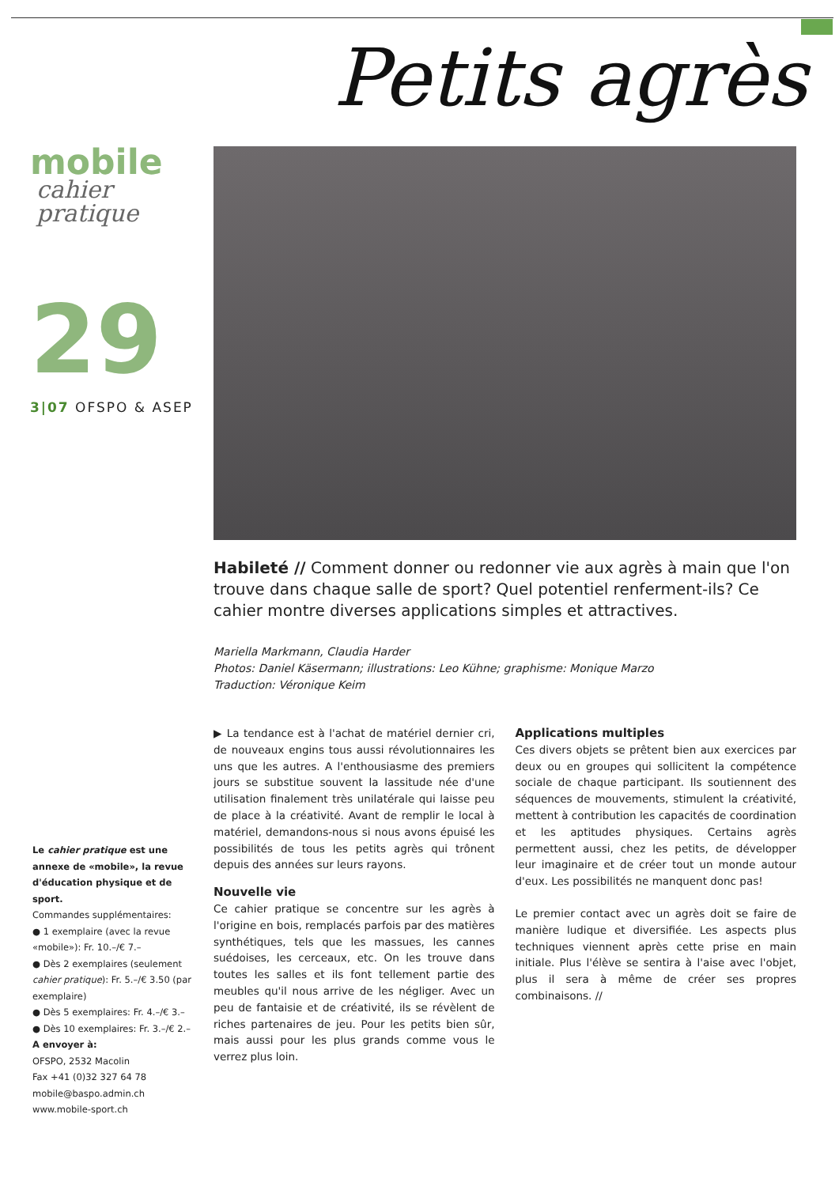Petits agrès
mobile
cahier pratique
29
3|07 OFSPO & ASEP
Habileté // Comment donner ou redonner vie aux agrès à main que l'on trouve dans chaque salle de sport? Quel potentiel renferment-ils? Ce cahier montre diverses applications simples et attractives.
Mariella Markmann, Claudia Harder
Photos: Daniel Käsermann; illustrations: Leo Kühne; graphisme: Monique Marzo
Traduction: Véronique Keim
▶ La tendance est à l'achat de matériel dernier cri, de nouveaux engins tous aussi révolutionnaires les uns que les autres. A l'enthousiasme des premiers jours se substitue souvent la lassitude née d'une utilisation finalement très unilatérale qui laisse peu de place à la créativité. Avant de remplir le local à matériel, demandons-nous si nous avons épuisé les possibilités de tous les petits agrès qui trônent depuis des années sur leurs rayons.
Nouvelle vie
Ce cahier pratique se concentre sur les agrès à l'origine en bois, remplacés parfois par des matières synthétiques, tels que les massues, les cannes suédoises, les cerceaux, etc. On les trouve dans toutes les salles et ils font tellement partie des meubles qu'il nous arrive de les négliger. Avec un peu de fantaisie et de créativité, ils se révèlent de riches partenaires de jeu. Pour les petits bien sûr, mais aussi pour les plus grands comme vous le verrez plus loin.
Applications multiples
Ces divers objets se prêtent bien aux exercices par deux ou en groupes qui sollicitent la compétence sociale de chaque participant. Ils soutiennent des séquences de mouvements, stimulent la créativité, mettent à contribution les capacités de coordination et les aptitudes physiques. Certains agrès permettent aussi, chez les petits, de développer leur imaginaire et de créer tout un monde autour d'eux. Les possibilités ne manquent donc pas!
Le premier contact avec un agrès doit se faire de manière ludique et diversifiée. Les aspects plus techniques viennent après cette prise en main initiale. Plus l'élève se sentira à l'aise avec l'objet, plus il sera à même de créer ses propres combinaisons. //
Le cahier pratique est une annexe de «mobile», la revue d'éducation physique et de sport.
Commandes supplémentaires:
● 1 exemplaire (avec la revue «mobile»): Fr. 10.–/€ 7.–
● Dès 2 exemplaires (seulement cahier pratique): Fr. 5.–/€ 3.50 (par exemplaire)
● Dès 5 exemplaires: Fr. 4.–/€ 3.–
● Dès 10 exemplaires: Fr. 3.–/€ 2.–
A envoyer à:
OFSPO, 2532 Macolin
Fax +41 (0)32 327 64 78
mobile@baspo.admin.ch
www.mobile-sport.ch